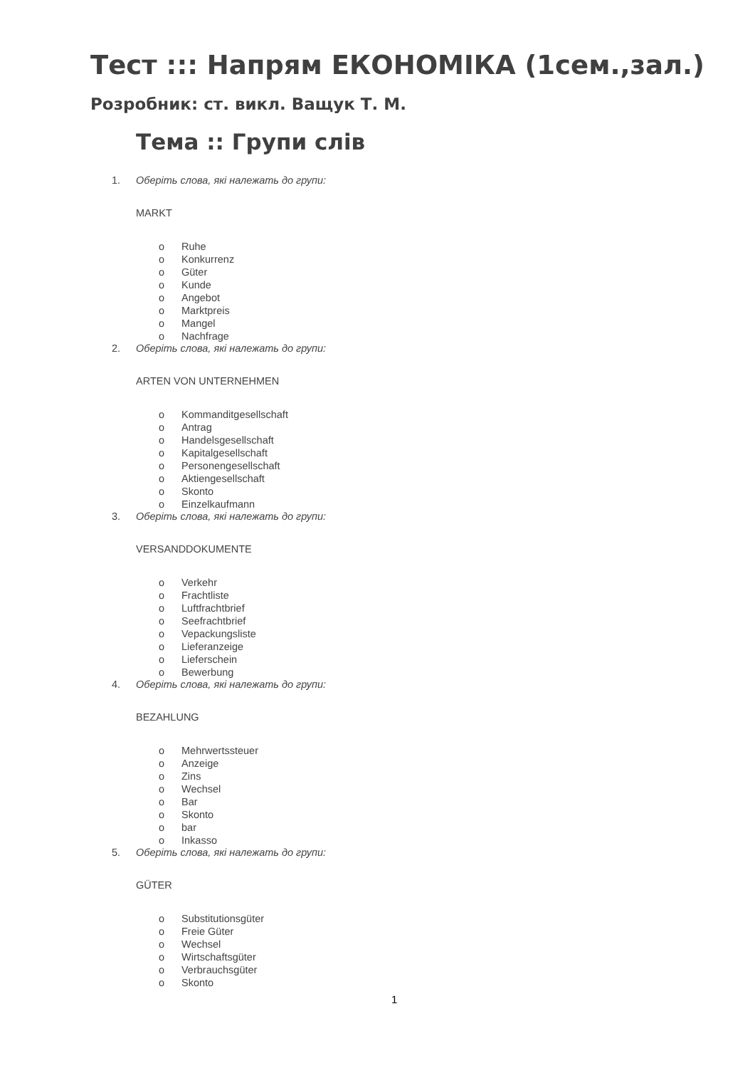Тест ::: Напрям ЕКОНОМІКА (1сем.,зал.)
Розробник: ст. викл. Ващук Т. М.
Тема :: Групи слів
1. Оберіть слова, які належать до групи:
MARKT
o Ruhe
o Konkurrenz
o Güter
o Kunde
o Angebot
o Marktpreis
o Mangel
o Nachfrage
2. Оберіть слова, які належать до групи:
ARTEN VON UNTERNEHMEN
o Kommanditgesellschaft
o Antrag
o Handelsgesellschaft
o Kapitalgesellschaft
o Personengesellschaft
o Aktiengesellschaft
o Skonto
o Einzelkaufmann
3. Оберіть слова, які належать до групи:
VERSANDDOKUMENTE
o Verkehr
o Frachtliste
o Luftfrachtbrief
o Seefrachtbrief
o Vepackungsliste
o Lieferanzeige
o Lieferschein
o Bewerbung
4. Оберіть слова, які належать до групи:
BEZAHLUNG
o Mehrwertssteuer
o Anzeige
o Zins
o Wechsel
o Bar
o Skonto
o bar
o Inkasso
5. Оберіть слова, які належать до групи:
GÜTER
o Substitutionsgüter
o Freie Güter
o Wechsel
o Wirtschaftsgüter
o Verbrauchsgüter
o Skonto
1